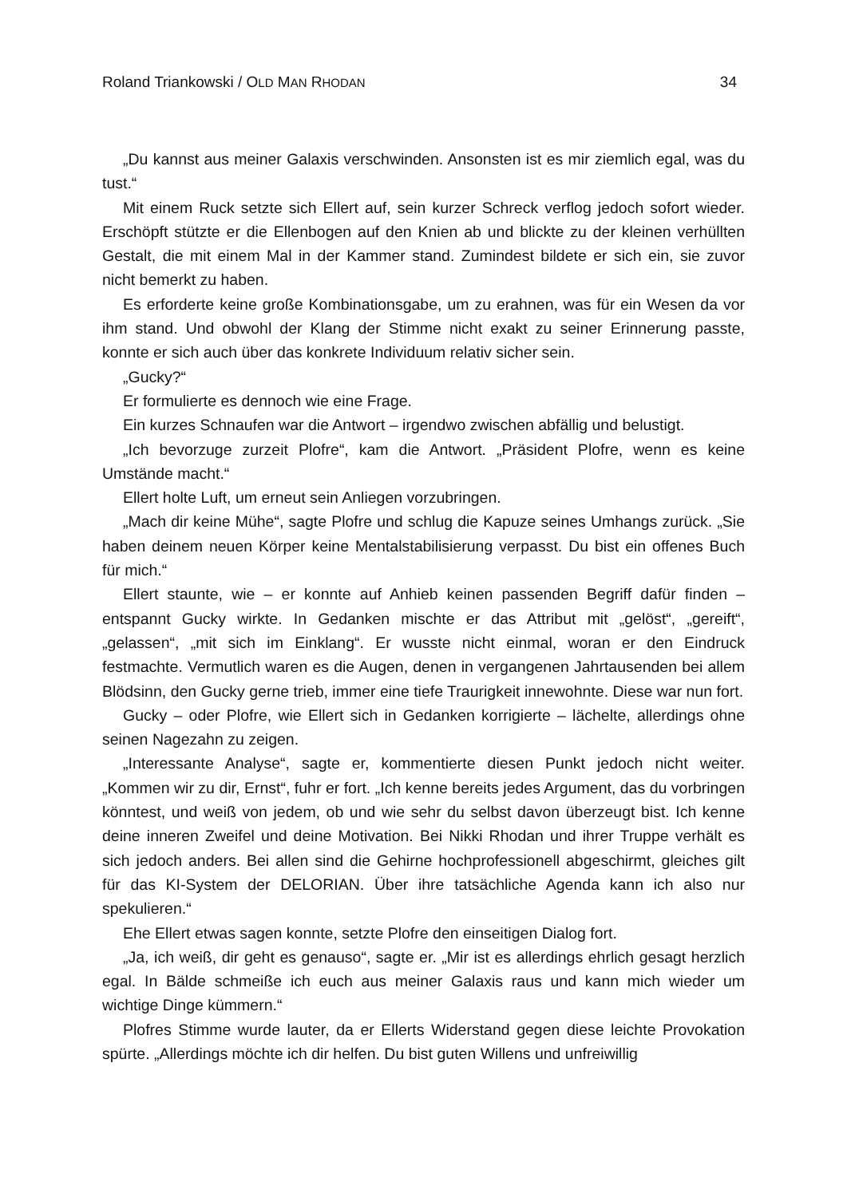Roland Triankowski / OLD MAN RHODAN 34
„Du kannst aus meiner Galaxis verschwinden. Ansonsten ist es mir ziemlich egal, was du tust.“
Mit einem Ruck setzte sich Ellert auf, sein kurzer Schreck verflog jedoch sofort wieder. Erschöpft stützte er die Ellenbogen auf den Knien ab und blickte zu der kleinen verhüllten Gestalt, die mit einem Mal in der Kammer stand. Zumindest bildete er sich ein, sie zuvor nicht bemerkt zu haben.
Es erforderte keine große Kombinationsgabe, um zu erahnen, was für ein Wesen da vor ihm stand. Und obwohl der Klang der Stimme nicht exakt zu seiner Erinnerung passte, konnte er sich auch über das konkrete Individuum relativ sicher sein.
„Gucky?“
Er formulierte es dennoch wie eine Frage.
Ein kurzes Schnaufen war die Antwort – irgendwo zwischen abfällig und belustigt.
„Ich bevorzuge zurzeit Plofre“, kam die Antwort. „Präsident Plofre, wenn es keine Umstände macht.“
Ellert holte Luft, um erneut sein Anliegen vorzubringen.
„Mach dir keine Mühe“, sagte Plofre und schlug die Kapuze seines Umhangs zurück. „Sie haben deinem neuen Körper keine Mentalstabilisierung verpasst. Du bist ein offenes Buch für mich.“
Ellert staunte, wie – er konnte auf Anhieb keinen passenden Begriff dafür finden – entspannt Gucky wirkte. In Gedanken mischte er das Attribut mit „gelöst“, „gereift“, „gelassen“, „mit sich im Einklang“. Er wusste nicht einmal, woran er den Eindruck festmachte. Vermutlich waren es die Augen, denen in vergangenen Jahrtausenden bei allem Blödsinn, den Gucky gerne trieb, immer eine tiefe Traurigkeit innewohnte. Diese war nun fort.
Gucky – oder Plofre, wie Ellert sich in Gedanken korrigierte – lächelte, allerdings ohne seinen Nagezahn zu zeigen.
„Interessante Analyse“, sagte er, kommentierte diesen Punkt jedoch nicht weiter. „Kommen wir zu dir, Ernst“, fuhr er fort. „Ich kenne bereits jedes Argument, das du vorbringen könntest, und weiß von jedem, ob und wie sehr du selbst davon überzeugt bist. Ich kenne deine inneren Zweifel und deine Motivation. Bei Nikki Rhodan und ihrer Truppe verhält es sich jedoch anders. Bei allen sind die Gehirne hochprofessionell abgeschirmt, gleiches gilt für das KI-System der DELORIAN. Über ihre tatsächliche Agenda kann ich also nur spekulieren.“
Ehe Ellert etwas sagen konnte, setzte Plofre den einseitigen Dialog fort.
„Ja, ich weiß, dir geht es genauso“, sagte er. „Mir ist es allerdings ehrlich gesagt herzlich egal. In Bälde schmeiße ich euch aus meiner Galaxis raus und kann mich wieder um wichtige Dinge kümmern.“
Plofres Stimme wurde lauter, da er Ellerts Widerstand gegen diese leichte Provokation spürte. „Allerdings möchte ich dir helfen. Du bist guten Willens und unfreiwillig